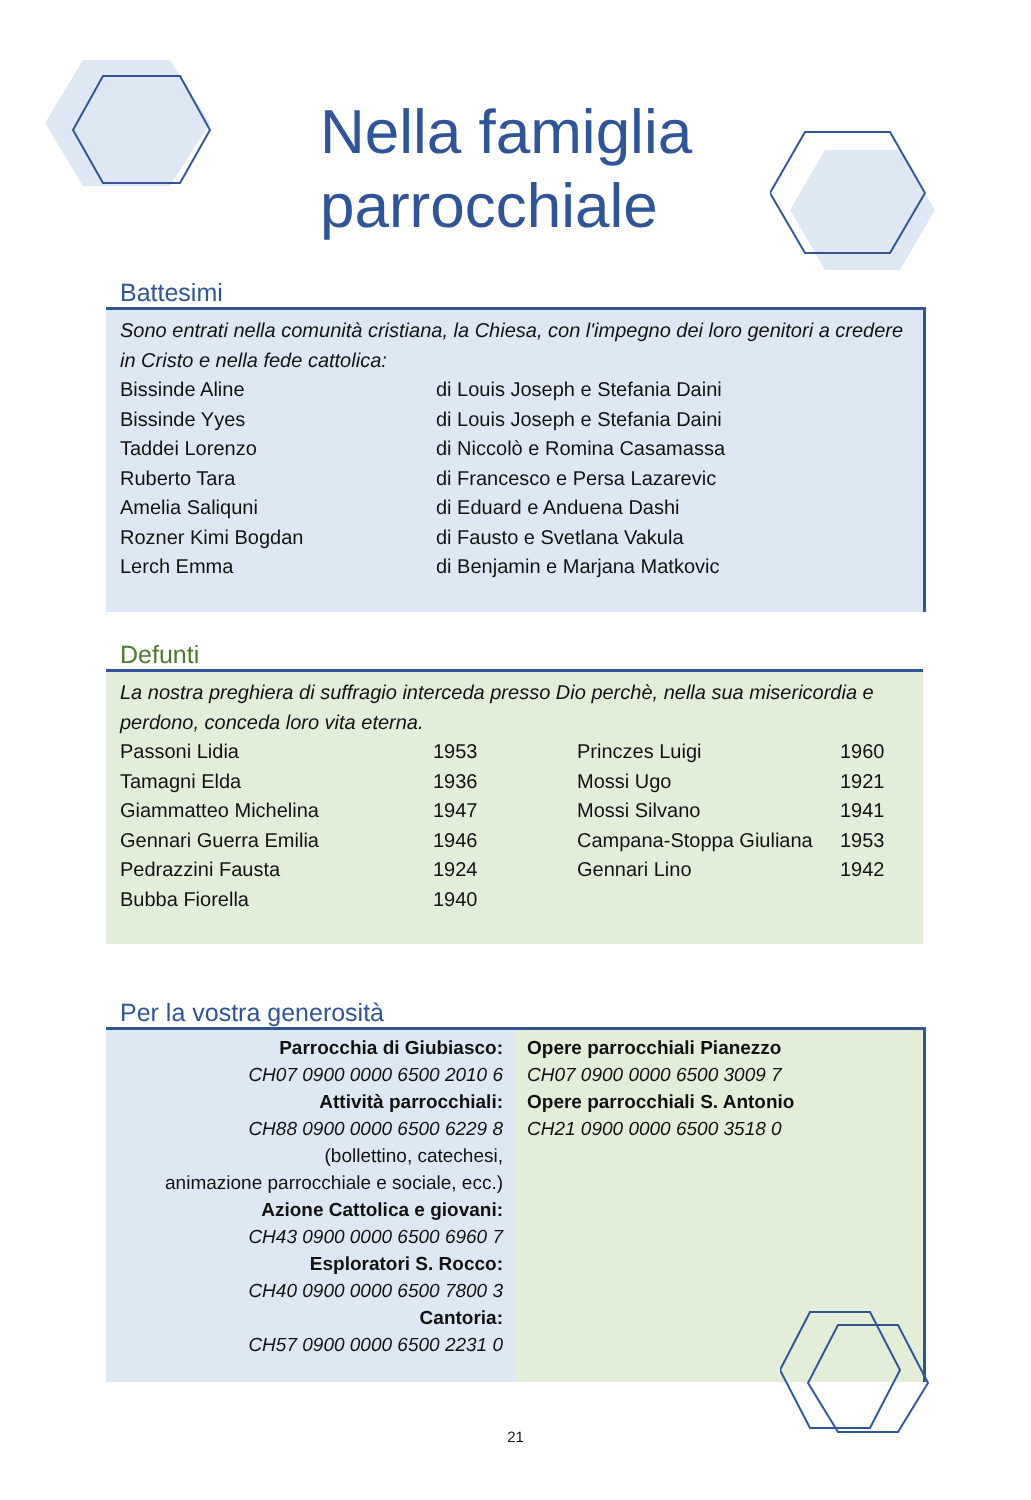Nella famiglia
parrocchiale
Battesimi
Sono entrati nella comunità cristiana, la Chiesa, con l'impegno dei loro genitori a credere in Cristo e nella fede cattolica:
| Bissinde Aline | di Louis Joseph e Stefania Daini |
| Bissinde Yyes | di Louis Joseph e Stefania Daini |
| Taddei Lorenzo | di Niccolò e Romina Casamassa |
| Ruberto Tara | di Francesco e Persa Lazarevic |
| Amelia Saliquni | di Eduard e Anduena Dashi |
| Rozner Kimi Bogdan | di Fausto e Svetlana Vakula |
| Lerch Emma | di Benjamin e Marjana Matkovic |
Defunti
La nostra preghiera di suffragio interceda presso Dio perchè, nella sua misericordia e perdono, conceda loro vita eterna.
| Passoni Lidia | 1953 | Princzes Luigi | 1960 |
| Tamagni Elda | 1936 | Mossi Ugo | 1921 |
| Giammatteo Michelina | 1947 | Mossi Silvano | 1941 |
| Gennari Guerra Emilia | 1946 | Campana-Stoppa Giuliana | 1953 |
| Pedrazzini Fausta | 1924 | Gennari Lino | 1942 |
| Bubba Fiorella | 1940 | | |
Per la vostra generosità
Parrocchia di Giubiasco:
CH07 0900 0000 6500 2010 6
Attività parrocchiali:
CH88 0900 0000 6500 6229 8
(bollettino, catechesi,
animazione parrocchiale e sociale, ecc.)
Azione Cattolica e giovani:
CH43 0900 0000 6500 6960 7
Esploratori S. Rocco:
CH40 0900 0000 6500 7800 3
Cantoria:
CH57 0900 0000 6500 2231 0
Opere parrocchiali Pianezzo
CH07 0900 0000 6500 3009 7
Opere parrocchiali S. Antonio
CH21 0900 0000 6500 3518 0
21